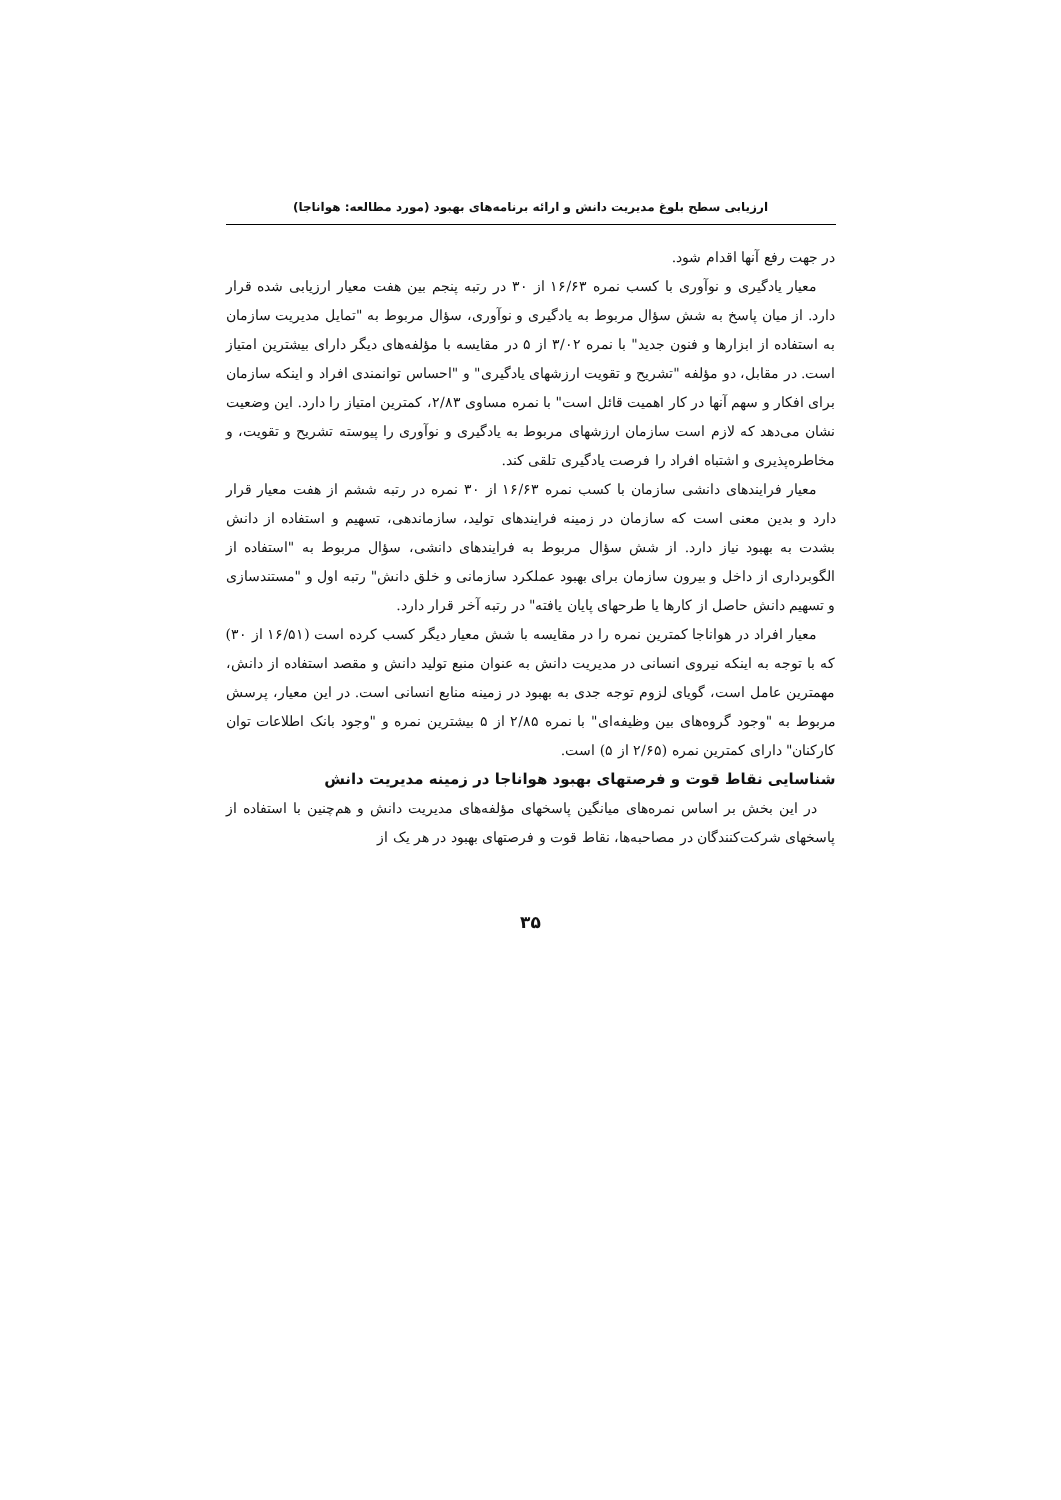ارزیابی سطح بلوغ مدیریت دانش و ارائه برنامه‌های بهبود (مورد مطالعه: هواناجا)
در جهت رفع آنها اقدام شود.
معیار یادگیری و نوآوری با کسب نمره ۱۶/۶۳ از ۳۰ در رتبه پنجم بین هفت معیار ارزیابی شده قرار دارد. از میان پاسخ به شش سؤال مربوط به یادگیری و نوآوری، سؤال مربوط به "تمایل مدیریت سازمان به استفاده از ابزارها و فنون جدید" با نمره ۳/۰۲ از ۵ در مقایسه با مؤلفه‌های دیگر دارای بیشترین امتیاز است. در مقابل، دو مؤلفه "تشریح و تقویت ارزشهای یادگیری" و "احساس توانمندی افراد و اینکه سازمان برای افکار و سهم آنها در کار اهمیت قائل است" با نمره مساوی ۲/۸۳، کمترین امتیاز را دارد. این وضعیت نشان می‌دهد که لازم است سازمان ارزشهای مربوط به یادگیری و نوآوری را پیوسته تشریح و تقویت، و مخاطره‌پذیری و اشتباه افراد را فرصت یادگیری تلقی کند.
معیار فرایندهای دانشی سازمان با کسب نمره ۱۶/۶۳ از ۳۰ نمره در رتبه ششم از هفت معیار قرار دارد و بدین معنی است که سازمان در زمینه فرایندهای تولید، سازماندهی، تسهیم و استفاده از دانش بشدت به بهبود نیاز دارد. از شش سؤال مربوط به فرایندهای دانشی، سؤال مربوط به "استفاده از الگوبرداری از داخل و بیرون سازمان برای بهبود عملکرد سازمانی و خلق دانش" رتبه اول و "مستندسازی و تسهیم دانش حاصل از کارها یا طرحهای پایان یافته" در رتبه آخر قرار دارد.
معیار افراد در هواناجا کمترین نمره را در مقایسه با شش معیار دیگر کسب کرده است (۱۶/۵۱ از ۳۰) که با توجه به اینکه نیروی انسانی در مدیریت دانش به عنوان منبع تولید دانش و مقصد استفاده از دانش، مهمترین عامل است، گویای لزوم توجه جدی به بهبود در زمینه منابع انسانی است. در این معیار، پرسش مربوط به "وجود گروه‌های بین وظیفه‌ای" با نمره ۲/۸۵ از ۵ بیشترین نمره و "وجود بانک اطلاعات توان کارکنان" دارای کمترین نمره (۲/۶۵ از ۵) است.
شناسایی نقاط قوت و فرصتهای بهبود هواناجا در زمینه مدیریت دانش
در این بخش بر اساس نمره‌های میانگین پاسخهای مؤلفه‌های مدیریت دانش و هم‌چنین با استفاده از پاسخهای شرکت‌کنندگان در مصاحبه‌ها، نقاط قوت و فرصتهای بهبود در هر یک از
۳۵